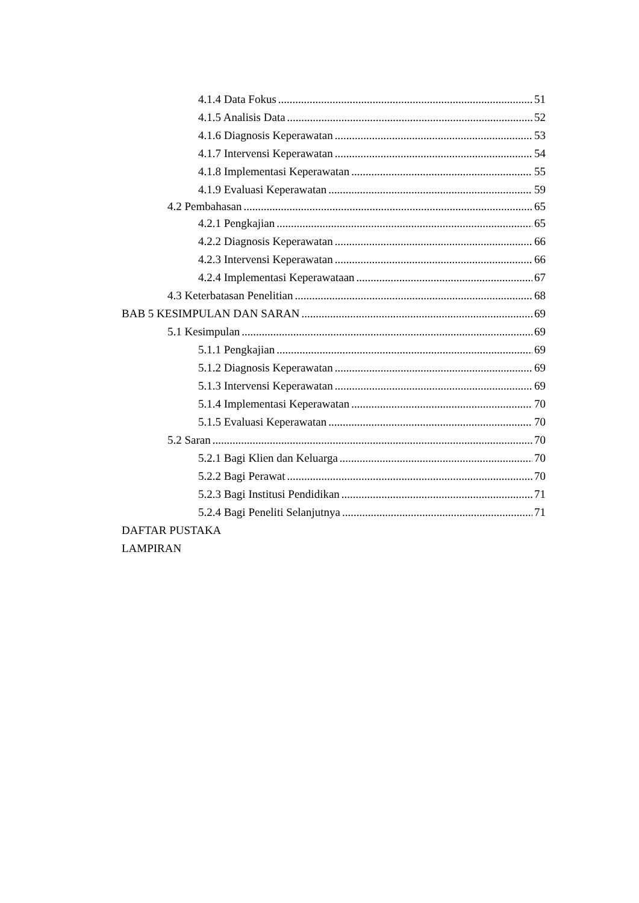4.1.4 Data Fokus 51
4.1.5 Analisis Data 52
4.1.6 Diagnosis Keperawatan 53
4.1.7 Intervensi Keperawatan 54
4.1.8 Implementasi Keperawatan 55
4.1.9 Evaluasi Keperawatan 59
4.2 Pembahasan 65
4.2.1 Pengkajian 65
4.2.2 Diagnosis Keperawatan 66
4.2.3 Intervensi Keperawatan 66
4.2.4 Implementasi Keperawataan 67
4.3 Keterbatasan Penelitian 68
BAB 5 KESIMPULAN DAN SARAN 69
5.1 Kesimpulan 69
5.1.1 Pengkajian 69
5.1.2 Diagnosis Keperawatan 69
5.1.3 Intervensi Keperawatan 69
5.1.4 Implementasi Keperawatan 70
5.1.5 Evaluasi Keperawatan 70
5.2 Saran 70
5.2.1 Bagi Klien dan Keluarga 70
5.2.2 Bagi Perawat 70
5.2.3 Bagi Institusi Pendidikan 71
5.2.4 Bagi Peneliti Selanjutnya 71
DAFTAR PUSTAKA
LAMPIRAN